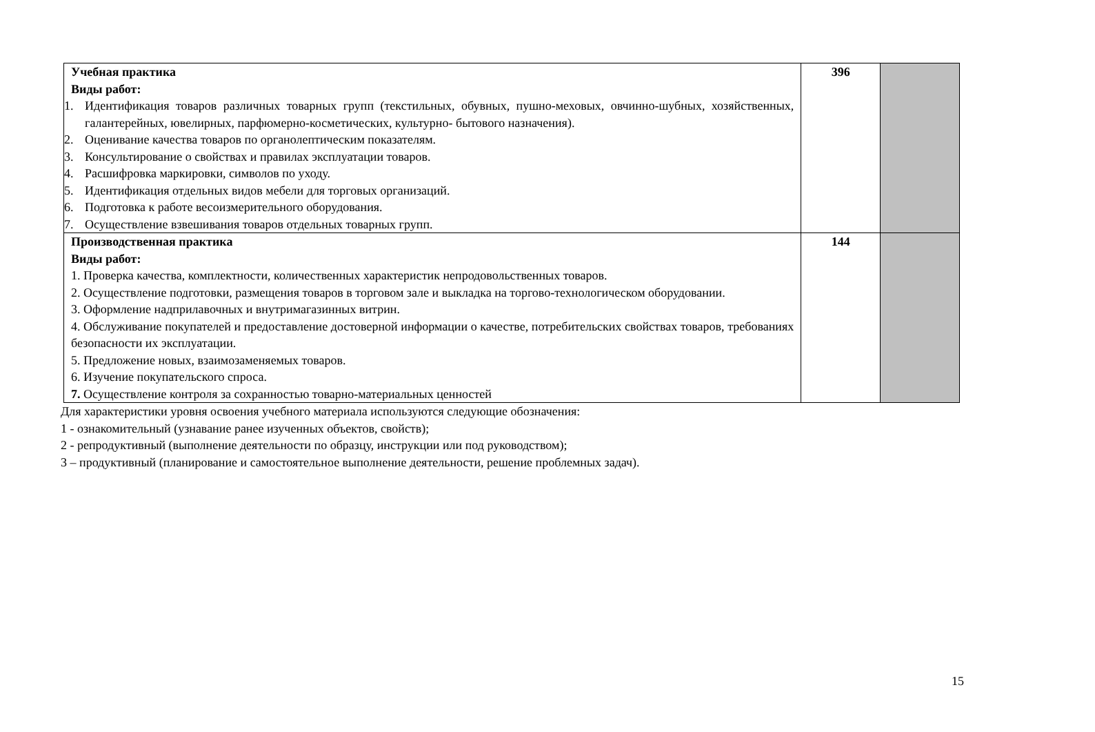| Учебная практика Виды работ: 1. Идентификация товаров различных товарных групп (текстильных, обувных, пушно-меховых, овчинно-шубных, хозяйственных, галантерейных, ювелирных, парфюмерно-косметических, культурно- бытового назначения). 2. Оценивание качества товаров по органолептическим показателям. 3. Консультирование о свойствах и правилах эксплуатации товаров. 4. Расшифровка маркировки, символов по уходу. 5. Идентификация отдельных видов мебели для торговых организаций. 6. Подготовка к работе весоизмерительного оборудования. 7. Осуществление взвешивания товаров отдельных товарных групп. | 396 | |
| Производственная практика Виды работ: 1. Проверка качества, комплектности, количественных характеристик непродовольственных товаров. 2. Осуществление подготовки, размещения товаров в торговом зале и выкладка на торгово-технологическом оборудовании. 3. Оформление надприлавочных и внутримагазинных витрин. 4. Обслуживание покупателей и предоставление достоверной информации о качестве, потребительских свойствах товаров, требованиях безопасности их эксплуатации. 5. Предложение новых, взаимозаменяемых товаров. 6. Изучение покупательского спроса. 7. Осуществление контроля за сохранностью товарно-материальных ценностей | 144 | |
Для характеристики уровня освоения учебного материала используются следующие обозначения:
1 - ознакомительный (узнавание ранее изученных объектов, свойств);
2 - репродуктивный (выполнение деятельности по образцу, инструкции или под руководством);
3 – продуктивный (планирование и самостоятельное выполнение деятельности, решение проблемных задач).
15